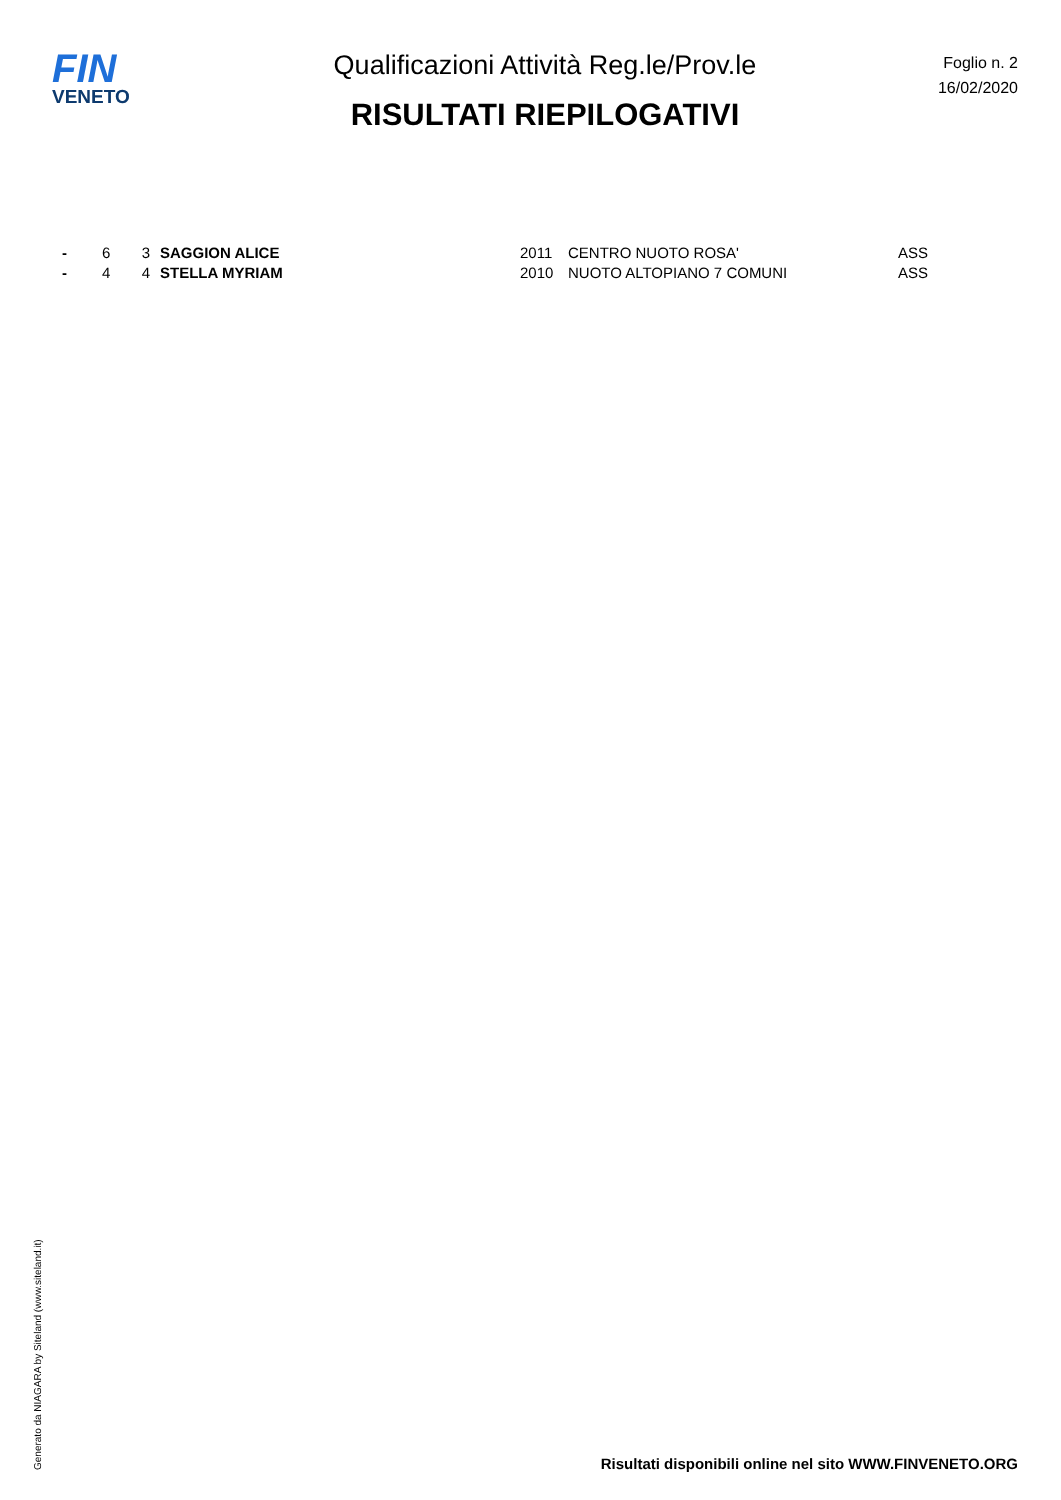FIN
VENETO
Qualificazioni Attività Reg.le/Prov.le
RISULTATI RIEPILOGATIVI
Foglio n. 2
16/02/2020
| - | 6 | 3 | SAGGION ALICE | 2011 | CENTRO NUOTO ROSA' | ASS |
| - | 4 | 4 | STELLA MYRIAM | 2010 | NUOTO ALTOPIANO 7 COMUNI | ASS |
Generato da NIAGARA by Siteland (www.siteland.it)
Risultati disponibili online nel sito WWW.FINVENETO.ORG